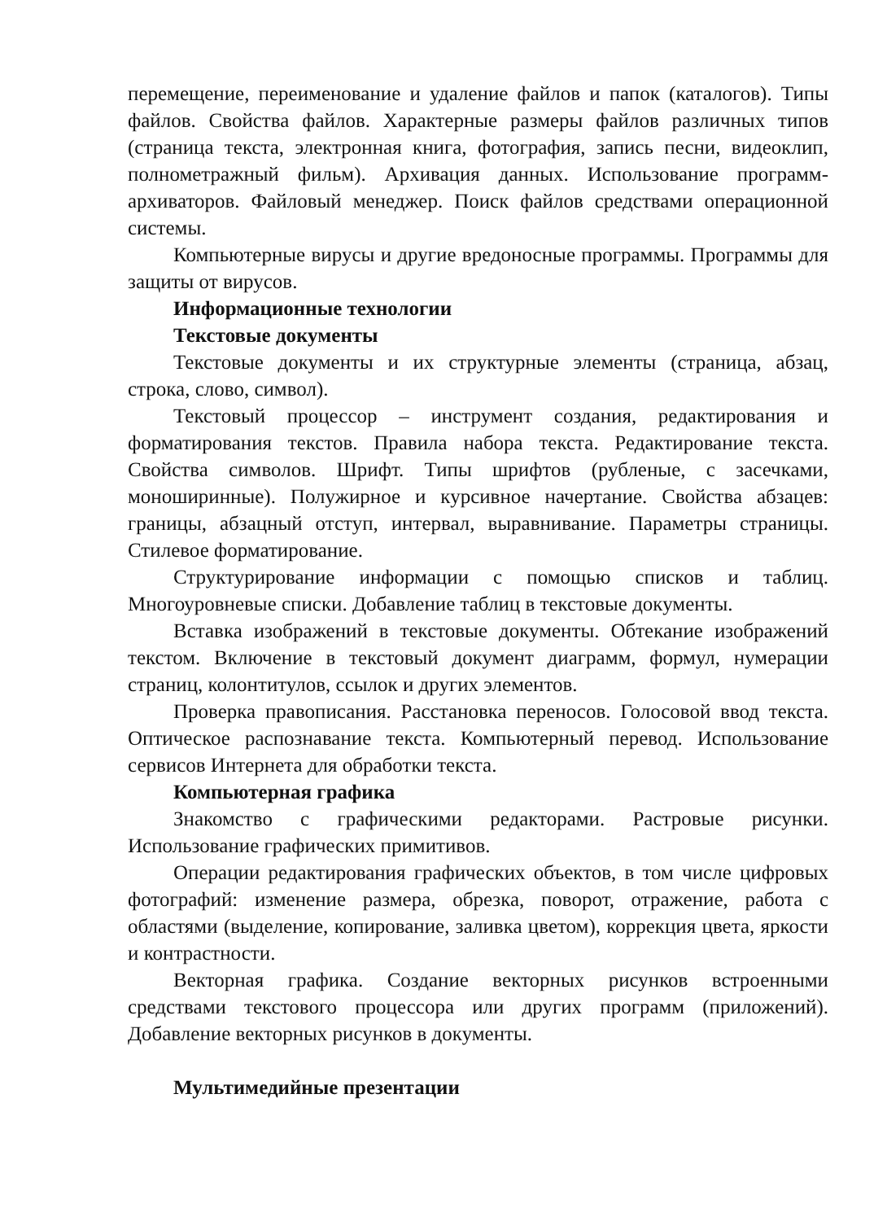перемещение, переименование и удаление файлов и папок (каталогов). Типы файлов. Свойства файлов. Характерные размеры файлов различных типов (страница текста, электронная книга, фотография, запись песни, видеоклип, полнометражный фильм). Архивация данных. Использование программ-архиваторов. Файловый менеджер. Поиск файлов средствами операционной системы.
Компьютерные вирусы и другие вредоносные программы. Программы для защиты от вирусов.
Информационные технологии
Текстовые документы
Текстовые документы и их структурные элементы (страница, абзац, строка, слово, символ).
Текстовый процессор – инструмент создания, редактирования и форматирования текстов. Правила набора текста. Редактирование текста. Свойства символов. Шрифт. Типы шрифтов (рубленые, с засечками, моноширинные). Полужирное и курсивное начертание. Свойства абзацев: границы, абзацный отступ, интервал, выравнивание. Параметры страницы. Стилевое форматирование.
Структурирование информации с помощью списков и таблиц. Многоуровневые списки. Добавление таблиц в текстовые документы.
Вставка изображений в текстовые документы. Обтекание изображений текстом. Включение в текстовый документ диаграмм, формул, нумерации страниц, колонтитулов, ссылок и других элементов.
Проверка правописания. Расстановка переносов. Голосовой ввод текста. Оптическое распознавание текста. Компьютерный перевод. Использование сервисов Интернета для обработки текста.
Компьютерная графика
Знакомство с графическими редакторами. Растровые рисунки. Использование графических примитивов.
Операции редактирования графических объектов, в том числе цифровых фотографий: изменение размера, обрезка, поворот, отражение, работа с областями (выделение, копирование, заливка цветом), коррекция цвета, яркости и контрастности.
Векторная графика. Создание векторных рисунков встроенными средствами текстового процессора или других программ (приложений). Добавление векторных рисунков в документы.
Мультимедийные презентации